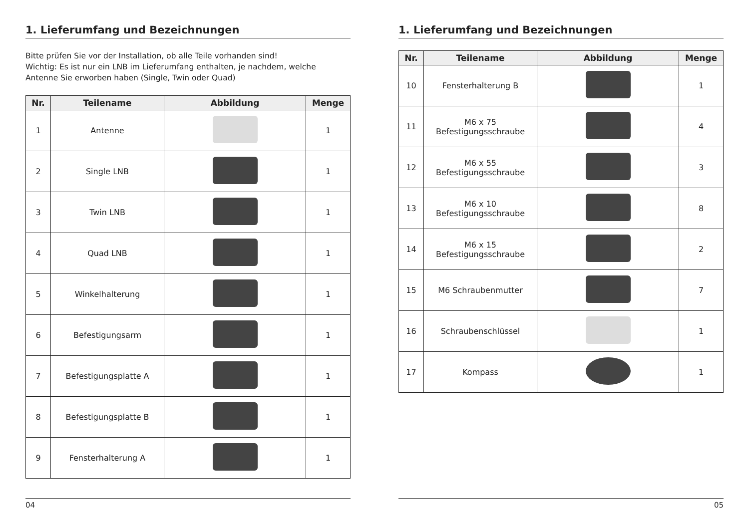1. Lieferumfang und Bezeichnungen
Bitte prüfen Sie vor der Installation, ob alle Teile vorhanden sind!
Wichtig: Es ist nur ein LNB im Lieferumfang enthalten, je nachdem, welche Antenne Sie erworben haben (Single, Twin oder Quad)
| Nr. | Teilename | Abbildung | Menge |
| --- | --- | --- | --- |
| 1 | Antenne | | 1 |
| 2 | Single LNB | | 1 |
| 3 | Twin LNB | | 1 |
| 4 | Quad LNB | | 1 |
| 5 | Winkelhalterung | | 1 |
| 6 | Befestigungsarm | | 1 |
| 7 | Befestigungsplatte A | | 1 |
| 8 | Befestigungsplatte B | | 1 |
| 9 | Fensterhalterung A | | 1 |
04
1. Lieferumfang und Bezeichnungen
| Nr. | Teilename | Abbildung | Menge |
| --- | --- | --- | --- |
| 10 | Fensterhalterung B | | 1 |
| 11 | M6 x 75 Befestigungsschraube | | 4 |
| 12 | M6 x 55 Befestigungsschraube | | 3 |
| 13 | M6 x 10 Befestigungsschraube | | 8 |
| 14 | M6 x 15 Befestigungsschraube | | 2 |
| 15 | M6 Schraubenmutter | | 7 |
| 16 | Schraubenschlüssel | | 1 |
| 17 | Kompass | | 1 |
05